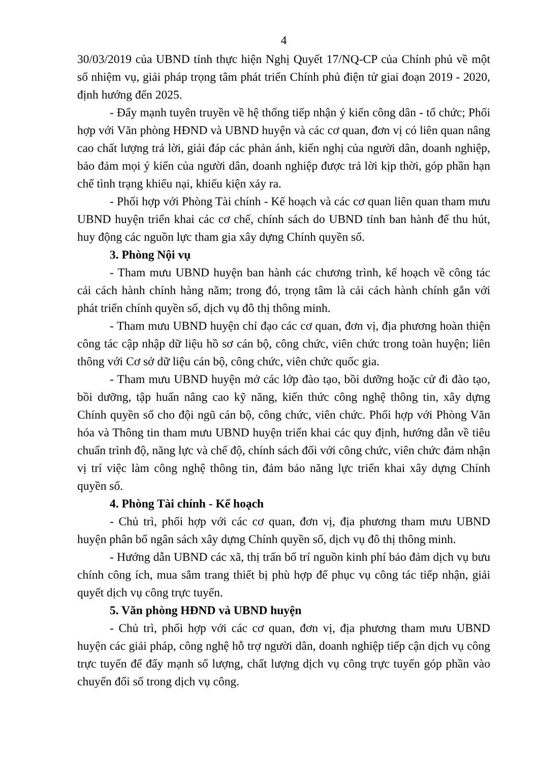4
30/03/2019 của UBND tỉnh thực hiện Nghị Quyết 17/NQ-CP của Chính phủ về một số nhiệm vụ, giải pháp trọng tâm phát triển Chính phủ điện tử giai đoạn 2019 - 2020, định hướng đến 2025.
- Đẩy mạnh tuyên truyền về hệ thống tiếp nhận ý kiến công dân - tổ chức; Phối hợp với Văn phòng HĐND và UBND huyện và các cơ quan, đơn vị có liên quan nâng cao chất lượng trả lời, giải đáp các phản ánh, kiến nghị của người dân, doanh nghiệp, bảo đảm mọi ý kiến của người dân, doanh nghiệp được trả lời kịp thời, góp phần hạn chế tình trạng khiếu nại, khiếu kiện xảy ra.
- Phối hợp với Phòng Tài chính - Kế hoạch và các cơ quan liên quan tham mưu UBND huyện triển khai các cơ chế, chính sách do UBND tỉnh ban hành để thu hút, huy động các nguồn lực tham gia xây dựng Chính quyền số.
3. Phòng Nội vụ
- Tham mưu UBND huyện ban hành các chương trình, kế hoạch về công tác cải cách hành chính hàng năm; trong đó, trọng tâm là cải cách hành chính gắn với phát triển chính quyền số, dịch vụ đô thị thông minh.
- Tham mưu UBND huyện chỉ đạo các cơ quan, đơn vị, địa phương hoàn thiện công tác cập nhập dữ liệu hồ sơ cán bộ, công chức, viên chức trong toàn huyện; liên thông với Cơ sở dữ liệu cán bộ, công chức, viên chức quốc gia.
- Tham mưu UBND huyện mở các lớp đào tạo, bồi dưỡng hoặc cử đi đào tạo, bồi dưỡng, tập huấn nâng cao kỹ năng, kiến thức công nghệ thông tin, xây dựng Chính quyền số cho đội ngũ cán bộ, công chức, viên chức. Phối hợp với Phòng Văn hóa và Thông tin tham mưu UBND huyện triển khai các quy định, hướng dẫn về tiêu chuẩn trình độ, năng lực và chế độ, chính sách đối với công chức, viên chức đảm nhận vị trí việc làm công nghệ thông tin, đảm bảo năng lực triển khai xây dựng Chính quyền số.
4. Phòng Tài chính - Kế hoạch
- Chủ trì, phối hợp với các cơ quan, đơn vị, địa phương tham mưu UBND huyện phân bổ ngân sách xây dựng Chính quyền số, dịch vụ đô thị thông minh.
- Hướng dẫn UBND các xã, thị trấn bố trí nguồn kinh phí bảo đảm dịch vụ bưu chính công ích, mua sắm trang thiết bị phù hợp để phục vụ công tác tiếp nhận, giải quyết dịch vụ công trực tuyến.
5. Văn phòng HĐND và UBND huyện
- Chủ trì, phối hợp với các cơ quan, đơn vị, địa phương tham mưu UBND huyện các giải pháp, công nghệ hỗ trợ người dân, doanh nghiệp tiếp cận dịch vụ công trực tuyến để đẩy mạnh số lượng, chất lượng dịch vụ công trực tuyến góp phần vào chuyển đổi số trong dịch vụ công.